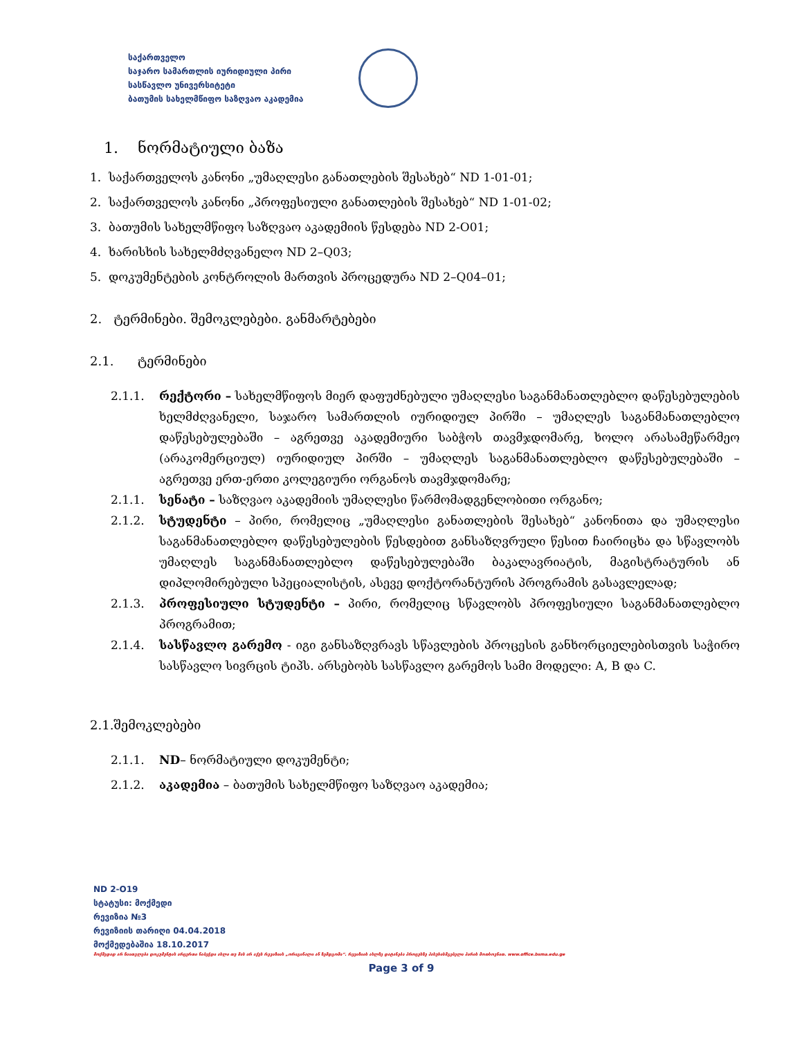საქართველო
საჯარო სამართლის იურიდიული პირი
სასწავლო უნივერსიტეტი
ბათუმის სახელმწიფო საზღვაო აკადემია
1. ნორმატიული ბაზა
1. საქართველოს კანონი „უმაღლესი განათლების შესახებ“ ND 1-01-01;
2. საქართველოს კანონი „პროფესიული განათლების შესახებ“ ND 1-01-02;
3. ბათუმის სახელმწიფო საზღვაო აკადემიის წესდება ND 2-O01;
4. ხარისხის სახელმძღვანელო ND 2–Q03;
5. დოკუმენტების კონტროლის მართვის პროცედურა ND 2–Q04–01;
2. ტერმინები. შემოკლებები. განმარტებები
2.1. ტერმინები
2.1.1. რექტორი – სახელმწიფოს მიერ დაფუძნებული უმაღლესი საგანმანათლებლო დაწესებულების ხელმძღვანელი, საჯარო სამართლის იურიდიულ პირში – უმაღლეს საგანმანათლებლო დაწესებულებაში – აგრეთვე აკადემიური საბჭოს თავმჯდომარე, ხოლო არასამეწარმეო (არაკომერციულ) იურიდიულ პირში – უმაღლეს საგანმანათლებლო დაწესებულებაში – აგრეთვე ერთ-ერთი კოლეგიური ორგანოს თავმჯდომარე;
2.1.1. სენატი – საზღვაო აკადემიის უმაღლესი წარმომადგენლობითი ორგანო;
2.1.2. სტუდენტი – პირი, რომელიც „უმაღლესი განათლების შესახებ“ კანონითა და უმაღლესი საგანმანათლებლო დაწესებულების წესდებით განსაზღვრული წესით ჩაირიცხა და სწავლობს უმაღლეს საგანმანათლებლო დაწესებულებაში ბაკალავრიატის, მაგისტრატურის ან დიპლომირებული სპეციალისტის, ასევე დოქტორანტურის პროგრამის გასავლელად;
2.1.3. პროფესიული სტუდენტი – პირი, რომელიც სწავლობს პროფესიული საგანმანათლებლო პროგრამით;
2.1.4. სასწავლო გარემო - იგი განსაზღვრავს სწავლების პროცესის განხორციელებისთვის საჭირო სასწავლო სივრცის ტიპს. არსებობს სასწავლო გარემოს სამი მოდელი: A, B და C.
2.1.შემოკლებები
2.1.1. ND– ნორმატიული დოკუმენტი;
2.1.2. აკადემია – ბათუმის სახელმწიფო საზღვაო აკადემია;
ND 2-O19
სტატუსი: მოქმედი
რევიზია №3
რევიზიის თარიღი 04.04.2018
მოქმედებაშია 18.10.2017
მოქმედად არ ჩაითვლება დოკუმენტის არცერთი ნაბეჭდი ასლი თუ მას არ აქვს რევიზიის „ორიგინალი ან ზემდგომი“. რევიზიის ასლზე დატანება პროცესზე პასუხისმგებელი პირის მოთხოვნით. www.office.bsma.edu.ge
Page 3 of 9